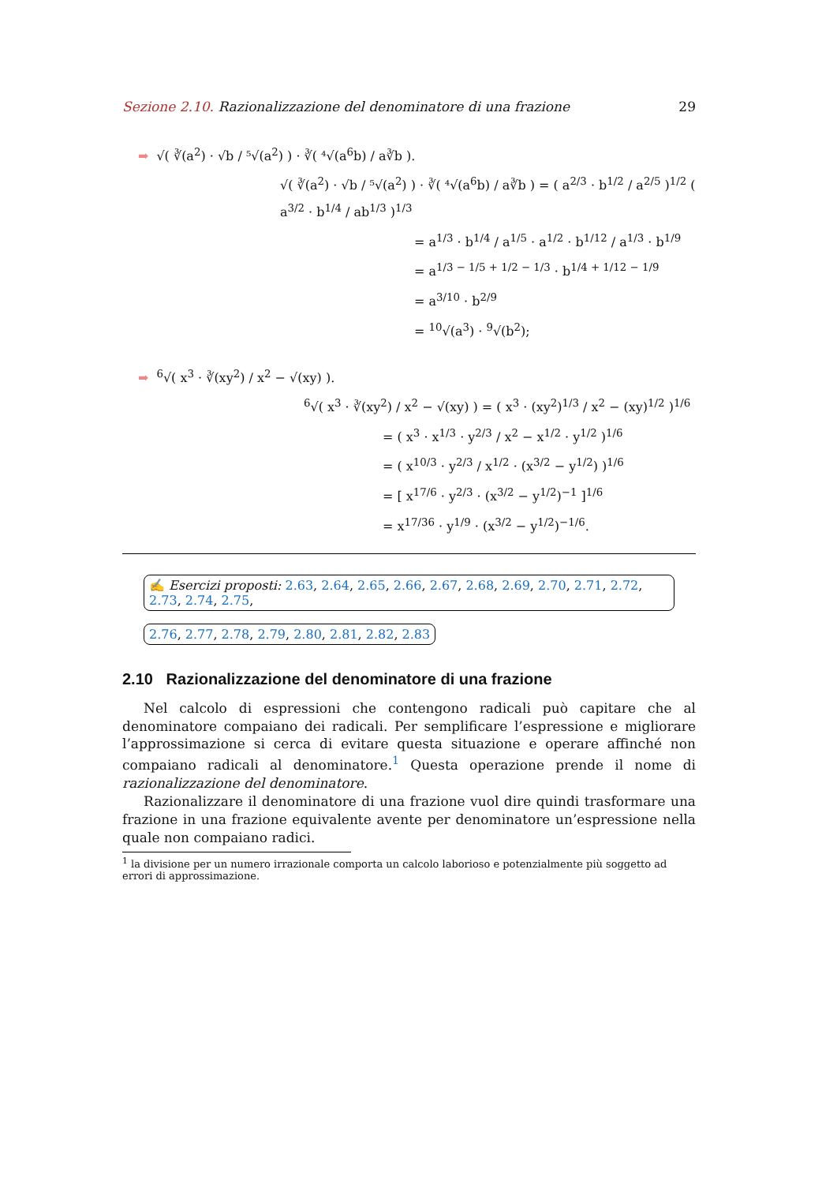Sezione 2.10. Razionalizzazione del denominatore di una frazione 29
➡ √( ∛(a<sup>2</sup>) · √b / ⁵√(a<sup>2</sup>) ) · ∛( ⁴√(a<sup>6</sup>b) / a∛b ).
√( ∛(a<sup>2</sup>) · √b / ⁵√(a<sup>2</sup>) ) · ∛( ⁴√(a<sup>6</sup>b) / a∛b ) = ( a<sup>2/3</sup> · b<sup>1/2</sup> / a<sup>2/5</sup> )<sup>1/2</sup> ( a<sup>3/2</sup> · b<sup>1/4</sup> / ab<sup>1/3</sup> )<sup>1/3</sup>
= a<sup>1/3</sup> · b<sup>1/4</sup> / a<sup>1/5</sup> · a<sup>1/2</sup> · b<sup>1/12</sup> / a<sup>1/3</sup> · b<sup>1/9</sup>
= a<sup>1/3 − 1/5 + 1/2 − 1/3</sup> · b<sup>1/4 + 1/12 − 1/9</sup>
= a<sup>3/10</sup> · b<sup>2/9</sup>
= <sup>10</sup>√(a<sup>3</sup>) · <sup>9</sup>√(b<sup>2</sup>);
➡<sup>6</sup>√( x<sup>3</sup> · ∛(xy<sup>2</sup>) / x<sup>2</sup> − √(xy) ).
<sup>6</sup>√( x<sup>3</sup> · ∛(xy<sup>2</sup>) / x<sup>2</sup> − √(xy) ) = ( x<sup>3</sup> · (xy<sup>2</sup>)<sup>1/3</sup> / x<sup>2</sup> − (xy)<sup>1/2</sup> )<sup>1/6</sup>
= ( x<sup>3</sup> · x<sup>1/3</sup> · y<sup>2/3</sup> / x<sup>2</sup> − x<sup>1/2</sup> · y<sup>1/2</sup> )<sup>1/6</sup>
= ( x<sup>10/3</sup> · y<sup>2/3</sup> / x<sup>1/2</sup> · (x<sup>3/2</sup> − y<sup>1/2</sup>) )<sup>1/6</sup>
= [ x<sup>17/6</sup> · y<sup>2/3</sup> · (x<sup>3/2</sup> − y<sup>1/2</sup>)<sup>−1</sup> ]<sup>1/6</sup>
= x<sup>17/36</sup> · y<sup>1/9</sup> · (x<sup>3/2</sup> − y<sup>1/2</sup>)<sup>−1/6</sup>.
✍ Esercizi proposti: 2.63, 2.64, 2.65, 2.66, 2.67, 2.68, 2.69, 2.70, 2.71, 2.72, 2.73, 2.74, 2.75,
2.76, 2.77, 2.78, 2.79, 2.80, 2.81, 2.82, 2.83
2.10 Razionalizzazione del denominatore di una frazione
Nel calcolo di espressioni che contengono radicali può capitare che al denominatore compaiano dei radicali. Per semplificare l’espressione e migliorare l’approssimazione si cerca di evitare questa situazione e operare affinché non compaiano radicali al denominatore.<sup>1</sup> Questa operazione prende il nome di razionalizzazione del denominatore.
Razionalizzare il denominatore di una frazione vuol dire quindi trasformare una frazione in una frazione equivalente avente per denominatore un’espressione nella quale non compaiano radici.
<sup>1</sup> la divisione per un numero irrazionale comporta un calcolo laborioso e potenzialmente più soggetto ad errori di approssimazione.